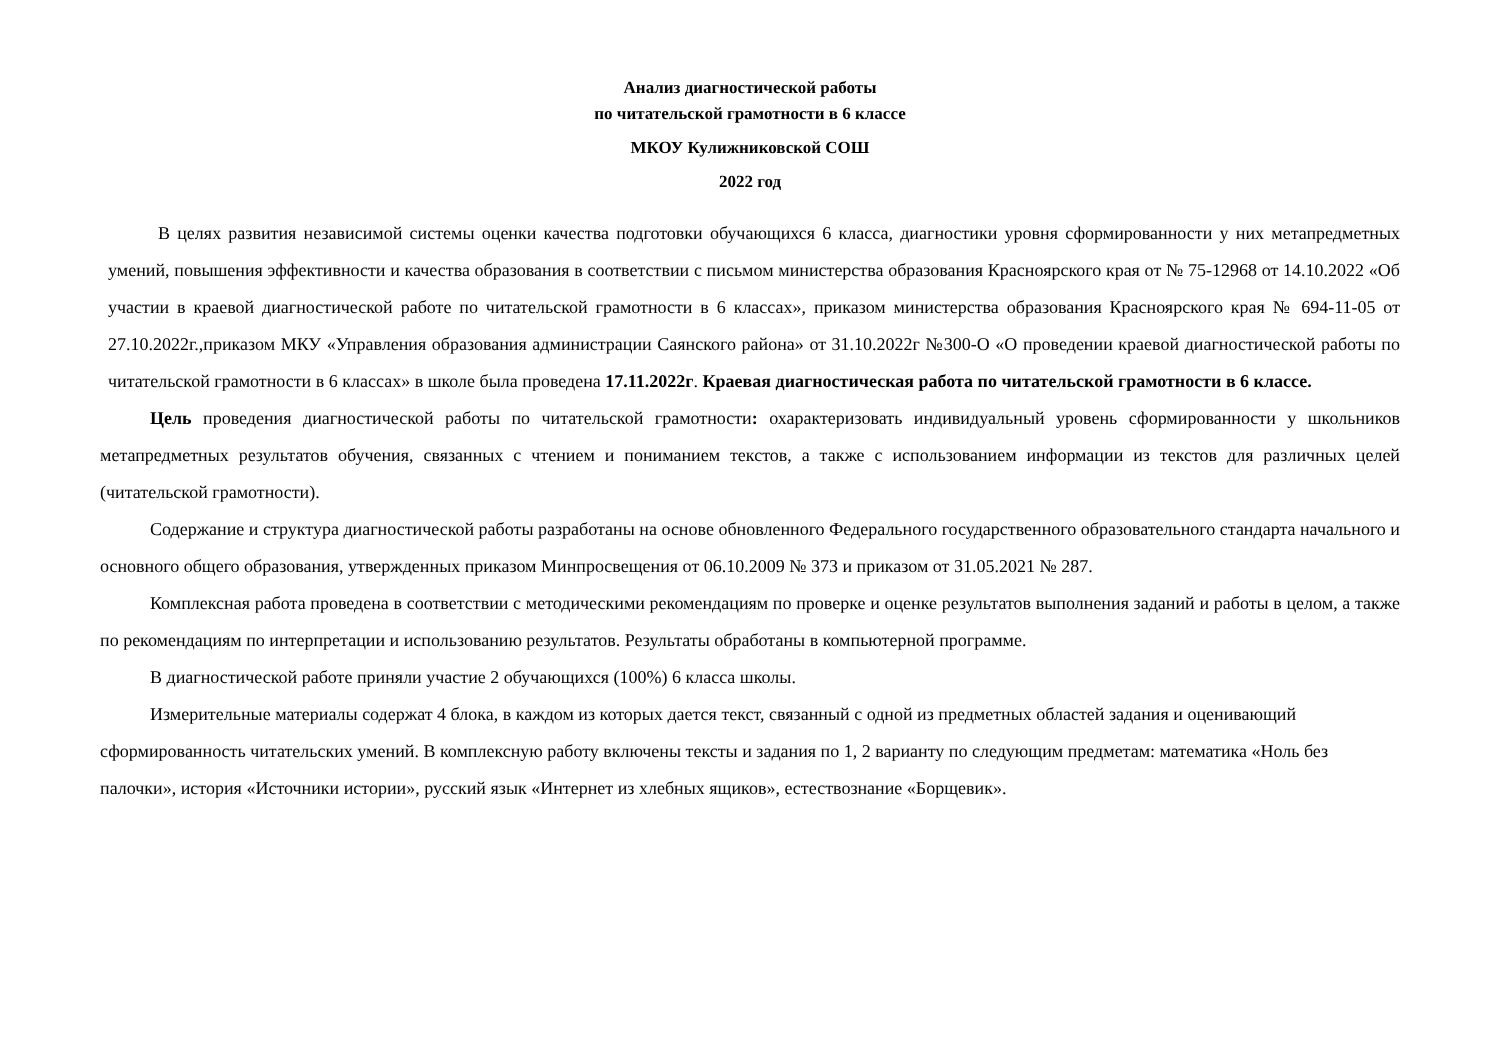Анализ диагностической работы
по читательской грамотности в 6 классе
МКОУ Кулижниковской СОШ
2022 год
В целях развития независимой системы оценки качества подготовки обучающихся 6 класса, диагностики уровня сформированности у них метапредметных умений, повышения эффективности и качества образования в соответствии с письмом министерства образования Красноярского края от № 75-12968 от 14.10.2022 «Об участии в краевой диагностической работе по читательской грамотности в 6 классах», приказом министерства образования Красноярского края № 694-11-05 от 27.10.2022г.,приказом МКУ «Управления образования администрации Саянского района» от 31.10.2022г №300-О «О проведении краевой диагностической работы по читательской грамотности в 6 классах» в школе была проведена 17.11.2022г. Краевая диагностическая работа по читательской грамотности в 6 классе.
Цель проведения диагностической работы по читательской грамотности: охарактеризовать индивидуальный уровень сформированности у школьников метапредметных результатов обучения, связанных с чтением и пониманием текстов, а также с использованием информации из текстов для различных целей (читательской грамотности).
Содержание и структура диагностической работы разработаны на основе обновленного Федерального государственного образовательного стандарта начального и основного общего образования, утвержденных приказом Минпросвещения от 06.10.2009 № 373 и приказом от 31.05.2021 № 287.
Комплексная работа проведена в соответствии с методическими рекомендациям по проверке и оценке результатов выполнения заданий и работы в целом, а также по рекомендациям по интерпретации и использованию результатов. Результаты обработаны в компьютерной программе.
В диагностической работе приняли участие 2 обучающихся (100%) 6 класса школы.
Измерительные материалы содержат 4 блока, в каждом из которых дается текст, связанный с одной из предметных областей задания и оценивающий сформированность читательских умений. В комплексную работу включены тексты и задания по 1, 2 варианту по следующим предметам: математика «Ноль без палочки», история «Источники истории», русский язык «Интернет из хлебных ящиков», естествознание «Борщевик».